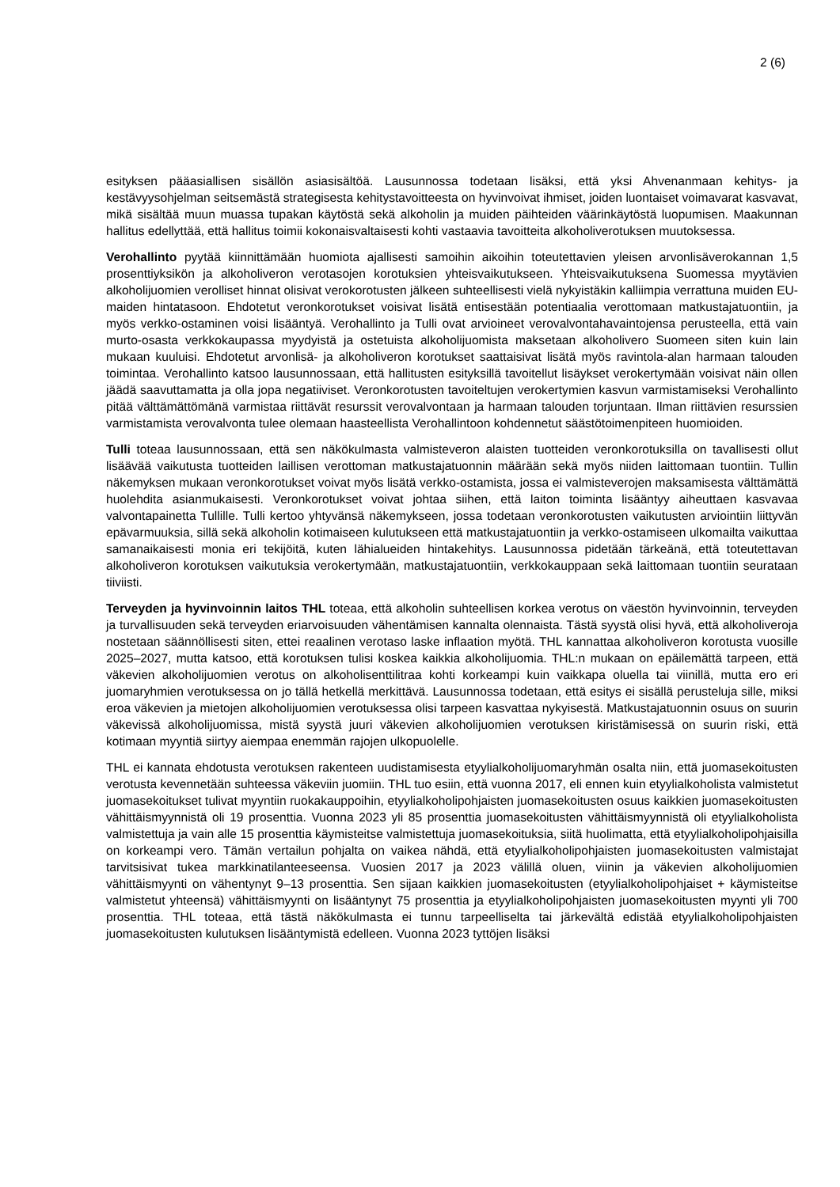2 (6)
esityksen pääasiallisen sisällön asiasisältöä. Lausunnossa todetaan lisäksi, että yksi Ahvenanmaan kehitys- ja kestävyysohjelman seitsemästä strategisesta kehitystavoitteesta on hyvinvoivat ihmiset, joiden luontaiset voimavarat kasvavat, mikä sisältää muun muassa tupakan käytöstä sekä alkoholin ja muiden päihteiden väärinkäytöstä luopumisen. Maakunnan hallitus edellyttää, että hallitus toimii kokonaisvaltaisesti kohti vastaavia tavoitteita alkoholiverotuksen muutoksessa.
Verohallinto pyytää kiinnittämään huomiota ajallisesti samoihin aikoihin toteutettavien yleisen arvonlisäverokannan 1,5 prosenttiyksikön ja alkoholiveron verotasojen korotuksien yhteisvaikutukseen. Yhteisvaikutuksena Suomessa myytävien alkoholijuomien verolliset hinnat olisivat verokorotusten jälkeen suhteellisesti vielä nykyistäkin kalliimpia verrattuna muiden EU-maiden hintatasoon. Ehdotetut veronkorotukset voisivat lisätä entisestään potentiaalia verottomaan matkustajatuontiin, ja myös verkko-ostaminen voisi lisääntyä. Verohallinto ja Tulli ovat arvioineet verovalvontahavaintojensa perusteella, että vain murto-osasta verkkokaupassa myydyistä ja ostetuista alkoholijuomista maksetaan alkoholivero Suomeen siten kuin lain mukaan kuuluisi. Ehdotetut arvonlisä- ja alkoholiveron korotukset saattaisivat lisätä myös ravintola-alan harmaan talouden toimintaa. Verohallinto katsoo lausunnossaan, että hallitusten esityksillä tavoitellut lisäykset verokertymään voisivat näin ollen jäädä saavuttamatta ja olla jopa negatiiviset. Veronkorotusten tavoiteltujen verokertymien kasvun varmistamiseksi Verohallinto pitää välttämättömänä varmistaa riittävät resurssit verovalvontaan ja harmaan talouden torjuntaan. Ilman riittävien resurssien varmistamista verovalvonta tulee olemaan haasteellista Verohallintoon kohdennetut säästötoimenpiteen huomioiden.
Tulli toteaa lausunnossaan, että sen näkökulmasta valmisteveron alaisten tuotteiden veronkorotuksilla on tavallisesti ollut lisäävää vaikutusta tuotteiden laillisen verottoman matkustajatuonnin määrään sekä myös niiden laittomaan tuontiin. Tullin näkemyksen mukaan veronkorotukset voivat myös lisätä verkko-ostamista, jossa ei valmisteverojen maksamisesta välttämättä huolehdita asianmukaisesti. Veronkorotukset voivat johtaa siihen, että laiton toiminta lisääntyy aiheuttaen kasvavaa valvontapainetta Tullille. Tulli kertoo yhtyvänsä näkemykseen, jossa todetaan veronkorotusten vaikutusten arviointiin liittyvän epävarmuuksia, sillä sekä alkoholin kotimaiseen kulutukseen että matkustajatuontiin ja verkko-ostamiseen ulkomailta vaikuttaa samanaikaisesti monia eri tekijöitä, kuten lähialueiden hintakehitys. Lausunnossa pidetään tärkeänä, että toteutettavan alkoholiveron korotuksen vaikutuksia verokertymään, matkustajatuontiin, verkkokauppaan sekä laittomaan tuontiin seurataan tiiviisti.
Terveyden ja hyvinvoinnin laitos THL toteaa, että alkoholin suhteellisen korkea verotus on väestön hyvinvoinnin, terveyden ja turvallisuuden sekä terveyden eriarvoisuuden vähentämisen kannalta olennaista. Tästä syystä olisi hyvä, että alkoholiveroja nostetaan säännöllisesti siten, ettei reaalinen verotaso laske inflaation myötä. THL kannattaa alkoholiveron korotusta vuosille 2025–2027, mutta katsoo, että korotuksen tulisi koskea kaikkia alkoholijuomia. THL:n mukaan on epäilemättä tarpeen, että väkevien alkoholijuomien verotus on alkoholisenttilitraa kohti korkeampi kuin vaikkapa oluella tai viinillä, mutta ero eri juomaryhmien verotuksessa on jo tällä hetkellä merkittävä. Lausunnossa todetaan, että esitys ei sisällä perusteluja sille, miksi eroa väkevien ja mietojen alkoholijuomien verotuksessa olisi tarpeen kasvattaa nykyisestä. Matkustajatuonnin osuus on suurin väkevissä alkoholijuomissa, mistä syystä juuri väkevien alkoholijuomien verotuksen kiristämisessä on suurin riski, että kotimaan myyntiä siirtyy aiempaa enemmän rajojen ulkopuolelle.
THL ei kannata ehdotusta verotuksen rakenteen uudistamisesta etyylialkoholijuomaryhmän osalta niin, että juomasekoitusten verotusta kevennetään suhteessa väkeviin juomiin. THL tuo esiin, että vuonna 2017, eli ennen kuin etyylialkoholista valmistetut juomasekoitukset tulivat myyntiin ruokakauppoihin, etyylialkoholipohjaisten juomasekoitusten osuus kaikkien juomasekoitusten vähittäismyynnistä oli 19 prosenttia. Vuonna 2023 yli 85 prosenttia juomasekoitusten vähittäismyynnistä oli etyylialkoholista valmistettuja ja vain alle 15 prosenttia käymisteitse valmistettuja juomasekoituksia, siitä huolimatta, että etyylialkoholipohjaisilla on korkeampi vero. Tämän vertailun pohjalta on vaikea nähdä, että etyylialkoholipohjaisten juomasekoitusten valmistajat tarvitsisivat tukea markkinatilanteeseensa. Vuosien 2017 ja 2023 välillä oluen, viinin ja väkevien alkoholijuomien vähittäismyynti on vähentynyt 9–13 prosenttia. Sen sijaan kaikkien juomasekoitusten (etyylialkoholipohjaiset + käymisteitse valmistetut yhteensä) vähittäismyynti on lisääntynyt 75 prosenttia ja etyylialkoholipohjaisten juomasekoitusten myynti yli 700 prosenttia. THL toteaa, että tästä näkökulmasta ei tunnu tarpeelliselta tai järkevältä edistää etyylialkoholipohjaisten juomasekoitusten kulutuksen lisääntymistä edelleen. Vuonna 2023 tyttöjen lisäksi